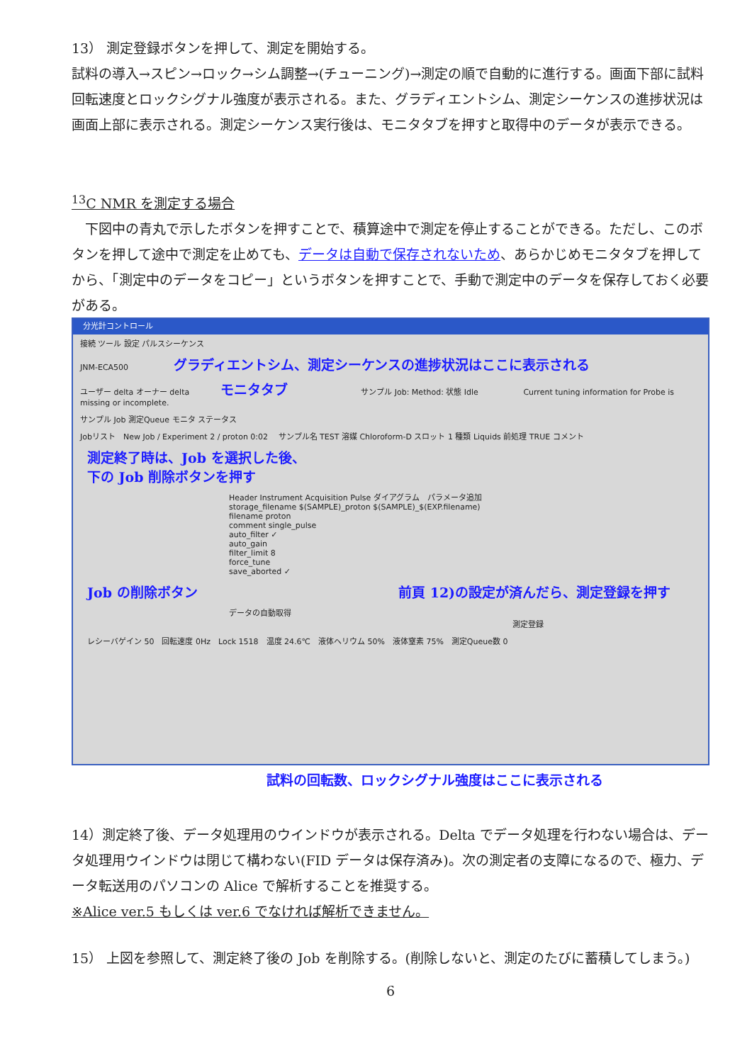13） 測定登録ボタンを押して、測定を開始する。
試料の導入→スピン→ロック→シム調整→(チューニング)→測定の順で自動的に進行する。画面下部に試料回転速度とロックシグナル強度が表示される。また、グラディエントシム、測定シーケンスの進捗状況は画面上部に表示される。測定シーケンス実行後は、モニタタブを押すと取得中のデータが表示できる。
<sup>13</sup>C NMR を測定する場合
　下図中の青丸で示したボタンを押すことで、積算途中で測定を停止することができる。ただし、このボタンを押して途中で測定を止めても、データは自動で保存されないため、あらかじめモニタタブを押してから、「測定中のデータをコピー」というボタンを押すことで、手動で測定中のデータを保存しておく必要がある。
分光計コントロール
接続 ツール 設定 パルスシーケンス
JNM-ECA500 グラディエントシム、測定シーケンスの進捗状況はここに表示される
ユーザー delta オーナー delta モニタタブ サンプル Job: Method: 状態 Idle Current tuning information for Probe is missing or incomplete.
サンプル Job 測定Queue モニタ ステータス
Jobリスト　New Job / Experiment 2 / proton 0:02 　サンプル名 TEST 溶媒 Chloroform-D スロット 1 種類 Liquids 前処理 TRUE コメント
測定終了時は、Job を選択した後、
下の Job 削除ボタンを押す
Header Instrument Acquisition Pulse ダイアグラム　パラメータ追加
storage_filename $(SAMPLE)_proton $(SAMPLE)_$(EXP.filename)
filename proton
comment single_pulse
auto_filter ✓
auto_gain
filter_limit 8
force_tune
save_aborted ✓
Job の削除ボタン 前頁 12)の設定が済んだら、測定登録を押す
データの自動取得 測定登録
レシーバゲイン 50　回転速度 0Hz　Lock 1518　温度 24.6℃　液体ヘリウム 50%　液体窒素 75%　測定Queue数 0
試料の回転数、ロックシグナル強度はここに表示される
14）測定終了後、データ処理用のウインドウが表示される。Delta でデータ処理を行わない場合は、データ処理用ウインドウは閉じて構わない(FID データは保存済み)。次の測定者の支障になるので、極力、データ転送用のパソコンの Alice で解析することを推奨する。
※Alice ver.5 もしくは ver.6 でなければ解析できません。
15） 上図を参照して、測定終了後の Job を削除する。(削除しないと、測定のたびに蓄積してしまう。)
6